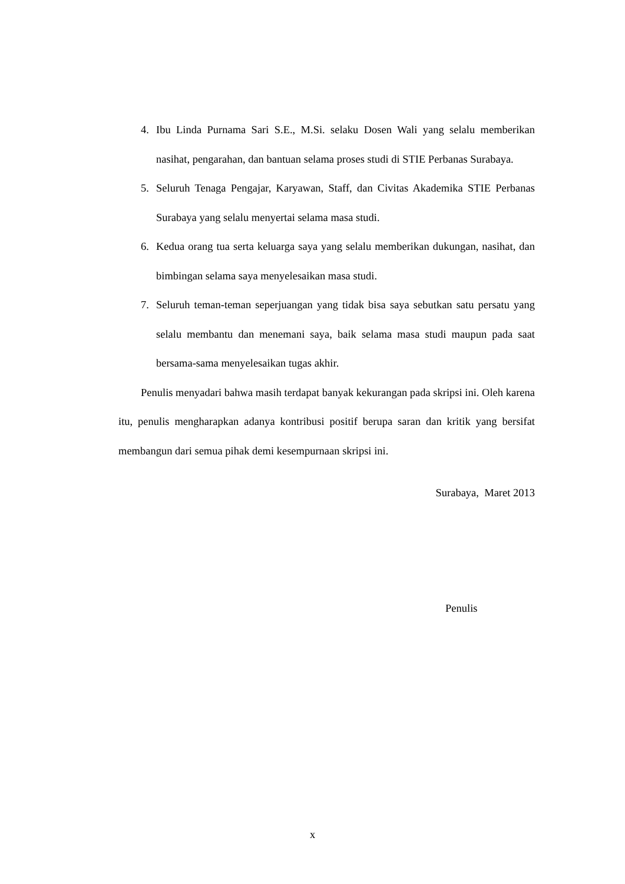4. Ibu Linda Purnama Sari S.E., M.Si. selaku Dosen Wali yang selalu memberikan nasihat, pengarahan, dan bantuan selama proses studi di STIE Perbanas Surabaya.
5. Seluruh Tenaga Pengajar, Karyawan, Staff, dan Civitas Akademika STIE Perbanas Surabaya yang selalu menyertai selama masa studi.
6. Kedua orang tua serta keluarga saya yang selalu memberikan dukungan, nasihat, dan bimbingan selama saya menyelesaikan masa studi.
7. Seluruh teman-teman seperjuangan yang tidak bisa saya sebutkan satu persatu yang selalu membantu dan menemani saya, baik selama masa studi maupun pada saat bersama-sama menyelesaikan tugas akhir.
Penulis menyadari bahwa masih terdapat banyak kekurangan pada skripsi ini. Oleh karena itu, penulis mengharapkan adanya kontribusi positif berupa saran dan kritik yang bersifat membangun dari semua pihak demi kesempurnaan skripsi ini.
Surabaya, Maret 2013
Penulis
x